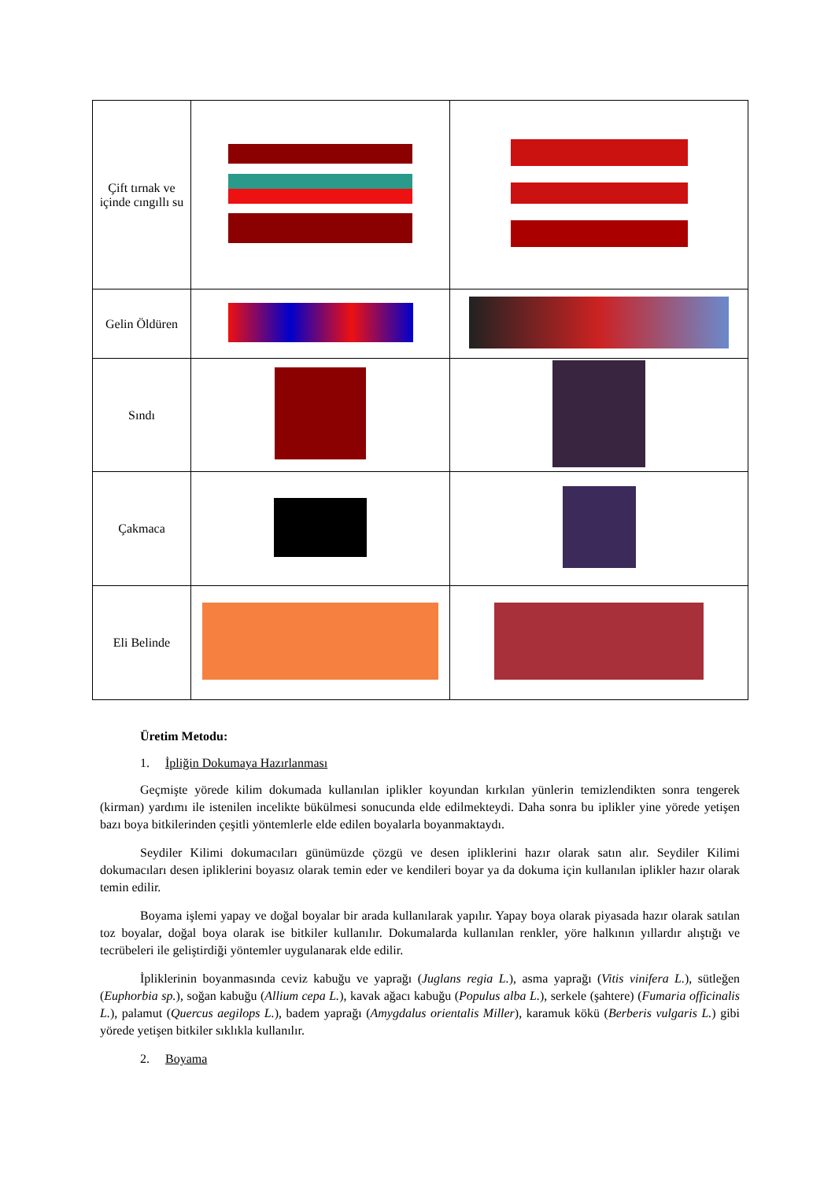| Çift tırnak ve içinde cıngıllı su | | |
| Gelin Öldüren | | |
| Sındı | | |
| Çakmaca | | |
| Eli Belinde | | |
Üretim Metodu:
1. İpliğin Dokumaya Hazırlanması
Geçmişte yörede kilim dokumada kullanılan iplikler koyundan kırkılan yünlerin temizlendikten sonra tengerek (kirman) yardımı ile istenilen incelikte bükülmesi sonucunda elde edilmekteydi. Daha sonra bu iplikler yine yörede yetişen bazı boya bitkilerinden çeşitli yöntemlerle elde edilen boyalarla boyanmaktaydı.
Seydiler Kilimi dokumacıları günümüzde çözgü ve desen ipliklerini hazır olarak satın alır. Seydiler Kilimi dokumacıları desen ipliklerini boyasız olarak temin eder ve kendileri boyar ya da dokuma için kullanılan iplikler hazır olarak temin edilir.
Boyama işlemi yapay ve doğal boyalar bir arada kullanılarak yapılır. Yapay boya olarak piyasada hazır olarak satılan toz boyalar, doğal boya olarak ise bitkiler kullanılır. Dokumalarda kullanılan renkler, yöre halkının yıllardır alıştığı ve tecrübeleri ile geliştirdiği yöntemler uygulanarak elde edilir.
İpliklerinin boyanmasında ceviz kabuğu ve yaprağı (Juglans regia L.), asma yaprağı (Vitis vinifera L.), sütleğen (Euphorbia sp.), soğan kabuğu (Allium cepa L.), kavak ağacı kabuğu (Populus alba L.), serkele (şahtere) (Fumaria officinalis L.), palamut (Quercus aegilops L.), badem yaprağı (Amygdalus orientalis Miller), karamuk kökü (Berberis vulgaris L.) gibi yörede yetişen bitkiler sıklıkla kullanılır.
2. Boyama